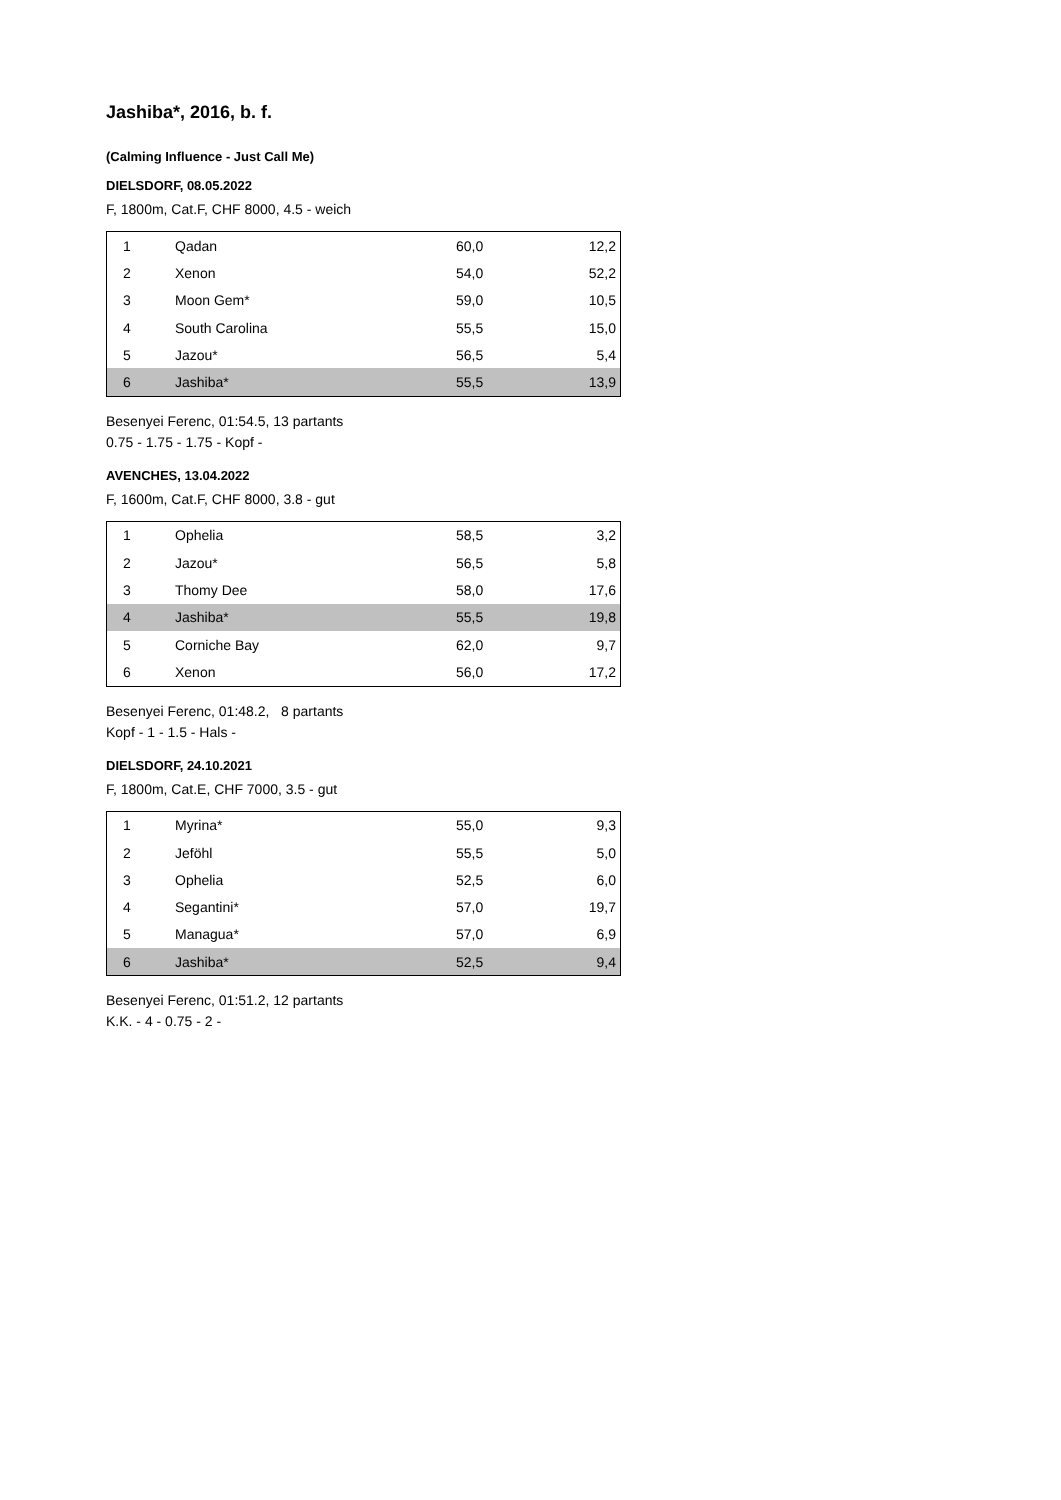Jashiba*, 2016, b. f.
(Calming Influence - Just Call Me)
DIELSDORF, 08.05.2022
F, 1800m, Cat.F, CHF 8000, 4.5 - weich
| 1 | Qadan | 60,0 | 12,2 |
| 2 | Xenon | 54,0 | 52,2 |
| 3 | Moon Gem* | 59,0 | 10,5 |
| 4 | South Carolina | 55,5 | 15,0 |
| 5 | Jazou* | 56,5 | 5,4 |
| 6 | Jashiba* | 55,5 | 13,9 |
Besenyei Ferenc, 01:54.5, 13 partants
0.75 - 1.75 - 1.75 - Kopf -
AVENCHES, 13.04.2022
F, 1600m, Cat.F, CHF 8000, 3.8 - gut
| 1 | Ophelia | 58,5 | 3,2 |
| 2 | Jazou* | 56,5 | 5,8 |
| 3 | Thomy Dee | 58,0 | 17,6 |
| 4 | Jashiba* | 55,5 | 19,8 |
| 5 | Corniche Bay | 62,0 | 9,7 |
| 6 | Xenon | 56,0 | 17,2 |
Besenyei Ferenc, 01:48.2, 8 partants
Kopf - 1 - 1.5 - Hals -
DIELSDORF, 24.10.2021
F, 1800m, Cat.E, CHF 7000, 3.5 - gut
| 1 | Myrina* | 55,0 | 9,3 |
| 2 | Jeföhl | 55,5 | 5,0 |
| 3 | Ophelia | 52,5 | 6,0 |
| 4 | Segantini* | 57,0 | 19,7 |
| 5 | Managua* | 57,0 | 6,9 |
| 6 | Jashiba* | 52,5 | 9,4 |
Besenyei Ferenc, 01:51.2, 12 partants
K.K. - 4 - 0.75 - 2 -